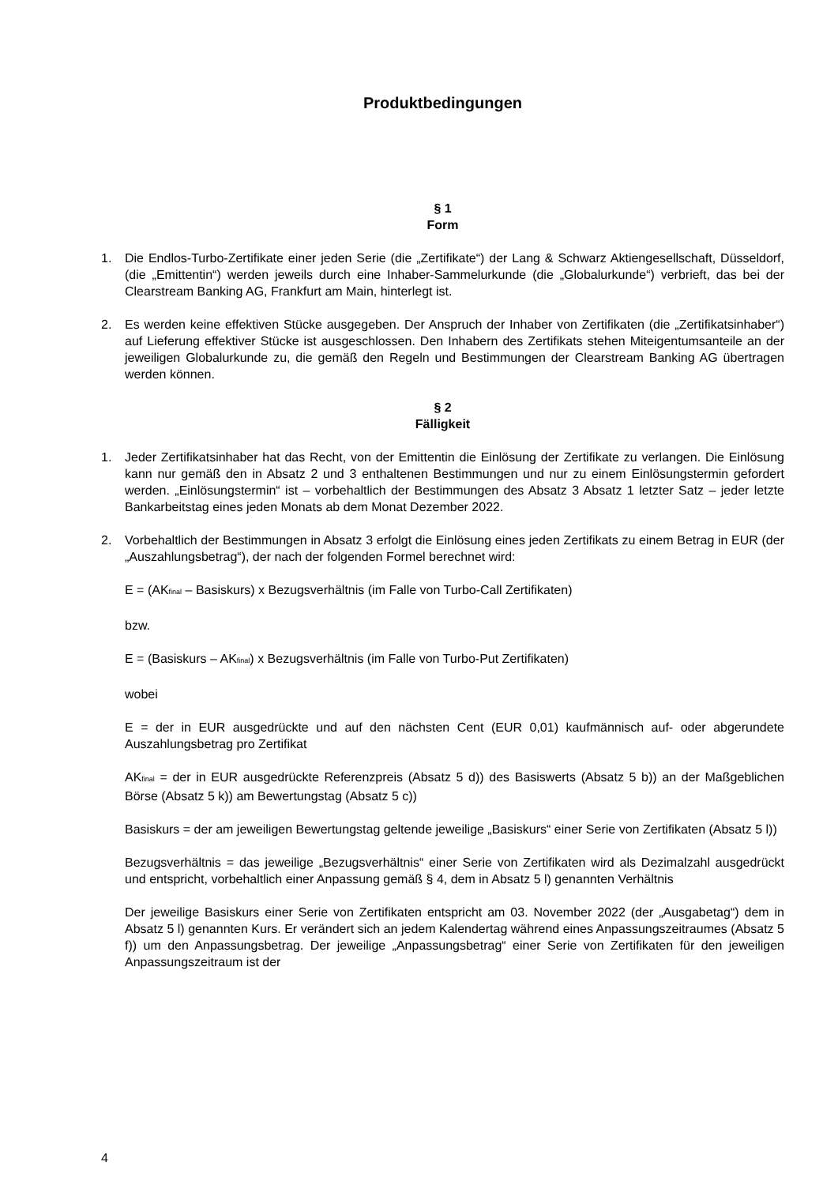Produktbedingungen
§ 1
Form
1. Die Endlos-Turbo-Zertifikate einer jeden Serie (die „Zertifikate“) der Lang & Schwarz Aktiengesellschaft, Düsseldorf, (die „Emittentin“) werden jeweils durch eine Inhaber-Sammelurkunde (die „Globalurkunde“) verbrieft, das bei der Clearstream Banking AG, Frankfurt am Main, hinterlegt ist.
2. Es werden keine effektiven Stücke ausgegeben. Der Anspruch der Inhaber von Zertifikaten (die „Zertifikatsinhaber“) auf Lieferung effektiver Stücke ist ausgeschlossen. Den Inhabern des Zertifikats stehen Miteigentumsanteile an der jeweiligen Globalurkunde zu, die gemäß den Regeln und Bestimmungen der Clearstream Banking AG übertragen werden können.
§ 2
Fälligkeit
1. Jeder Zertifikatsinhaber hat das Recht, von der Emittentin die Einlösung der Zertifikate zu verlangen. Die Einlösung kann nur gemäß den in Absatz 2 und 3 enthaltenen Bestimmungen und nur zu einem Einlösungstermin gefordert werden. „Einlösungstermin“ ist – vorbehaltlich der Bestimmungen des Absatz 3 Absatz 1 letzter Satz – jeder letzte Bankarbeitstag eines jeden Monats ab dem Monat Dezember 2022.
2. Vorbehaltlich der Bestimmungen in Absatz 3 erfolgt die Einlösung eines jeden Zertifikats zu einem Betrag in EUR (der „Auszahlungsbetrag“), der nach der folgenden Formel berechnet wird:
E = (AK<sub>final</sub> – Basiskurs) x Bezugsverhältnis (im Falle von Turbo-Call Zertifikaten)
bzw.
E = (Basiskurs – AK<sub>final</sub>) x Bezugsverhältnis (im Falle von Turbo-Put Zertifikaten)
wobei
E = der in EUR ausgedrückte und auf den nächsten Cent (EUR 0,01) kaufmännisch auf- oder abgerundete Auszahlungsbetrag pro Zertifikat
AK<sub>final</sub> = der in EUR ausgedrückte Referenzpreis (Absatz 5 d)) des Basiswerts (Absatz 5 b)) an der Maßgeblichen Börse (Absatz 5 k)) am Bewertungstag (Absatz 5 c))
Basiskurs = der am jeweiligen Bewertungstag geltende jeweilige „Basiskurs“ einer Serie von Zertifikaten (Absatz 5 l))
Bezugsverhältnis = das jeweilige „Bezugsverhältnis“ einer Serie von Zertifikaten wird als Dezimalzahl ausgedrückt und entspricht, vorbehaltlich einer Anpassung gemäß § 4, dem in Absatz 5 l) genannten Verhältnis
Der jeweilige Basiskurs einer Serie von Zertifikaten entspricht am 03. November 2022 (der „Ausgabetag“) dem in Absatz 5 l) genannten Kurs. Er verändert sich an jedem Kalendertag während eines Anpassungszeitraumes (Absatz 5 f)) um den Anpassungsbetrag. Der jeweilige „Anpassungsbetrag“ einer Serie von Zertifikaten für den jeweiligen Anpassungszeitraum ist der
4